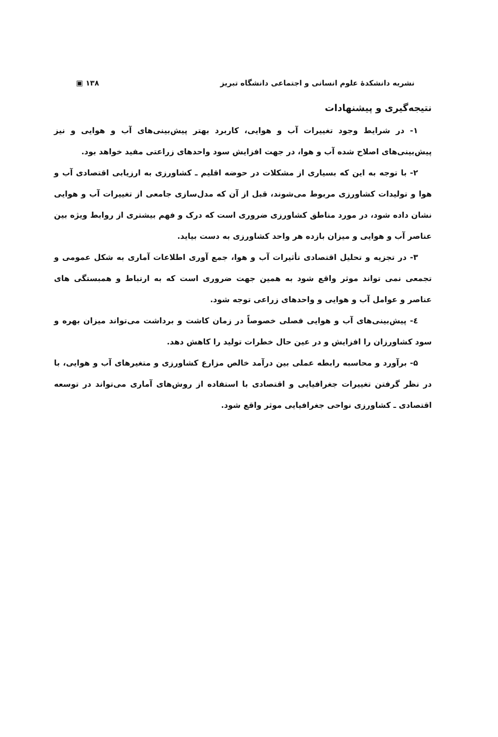نشریه دانشکدهٔ علوم انسانی و اجتماعی دانشگاه تبریز ۱۳۸ ▣
نتیجه‌گیری و پیشنهادات
۱- در شرایط وجود تغییرات آب و هوایی، کاربرد بهتر پیش‌بینی‌های آب و هوایی و نیز پیش‌بینی‌های اصلاح شده آب و هوا، در جهت افزایش سود واحدهای زراعتی مفید خواهد بود.
۲- با توجه به این که بسیاری از مشکلات در حوضه اقلیم ـ کشاورزی به ارزیابی اقتصادی آب و هوا و تولیدات کشاورزی مربوط می‌شوند، قبل از آن که مدل‌سازی جامعی از تغییرات آب و هوایی نشان داده شود، در مورد مناطق کشاورزی ضروری است که درک و فهم بیشتری از روابط ویژه بین عناصر آب و هوایی و میزان بازده هر واحد کشاورزی به دست بیاید.
۳- در تجزیه و تحلیل اقتصادی تأثیرات آب و هوا، جمع آوری اطلاعات آماری به شکل عمومی و تجمعی نمی تواند موثر واقع شود به همین جهت ضروری است که به ارتباط و همبستگی های عناصر و عوامل آب و هوایی و واحدهای زراعی توجه شود.
٤- پیش‌بینی‌های آب و هوایی فصلی خصوصاً در زمان کاشت و برداشت می‌تواند میزان بهره و سود کشاورزان را افزایش و در عین حال خطرات تولید را کاهش دهد.
۵- برآورد و محاسبه رابطه عملی بین درآمد خالص مزارع کشاورزی و متغیرهای آب و هوایی، با در نظر گرفتن تغییرات جغرافیایی و اقتصادی با استفاده از روش‌های آماری می‌تواند در توسعه اقتصادی ـ کشاورزی نواحی جغرافیایی موثر واقع شود.